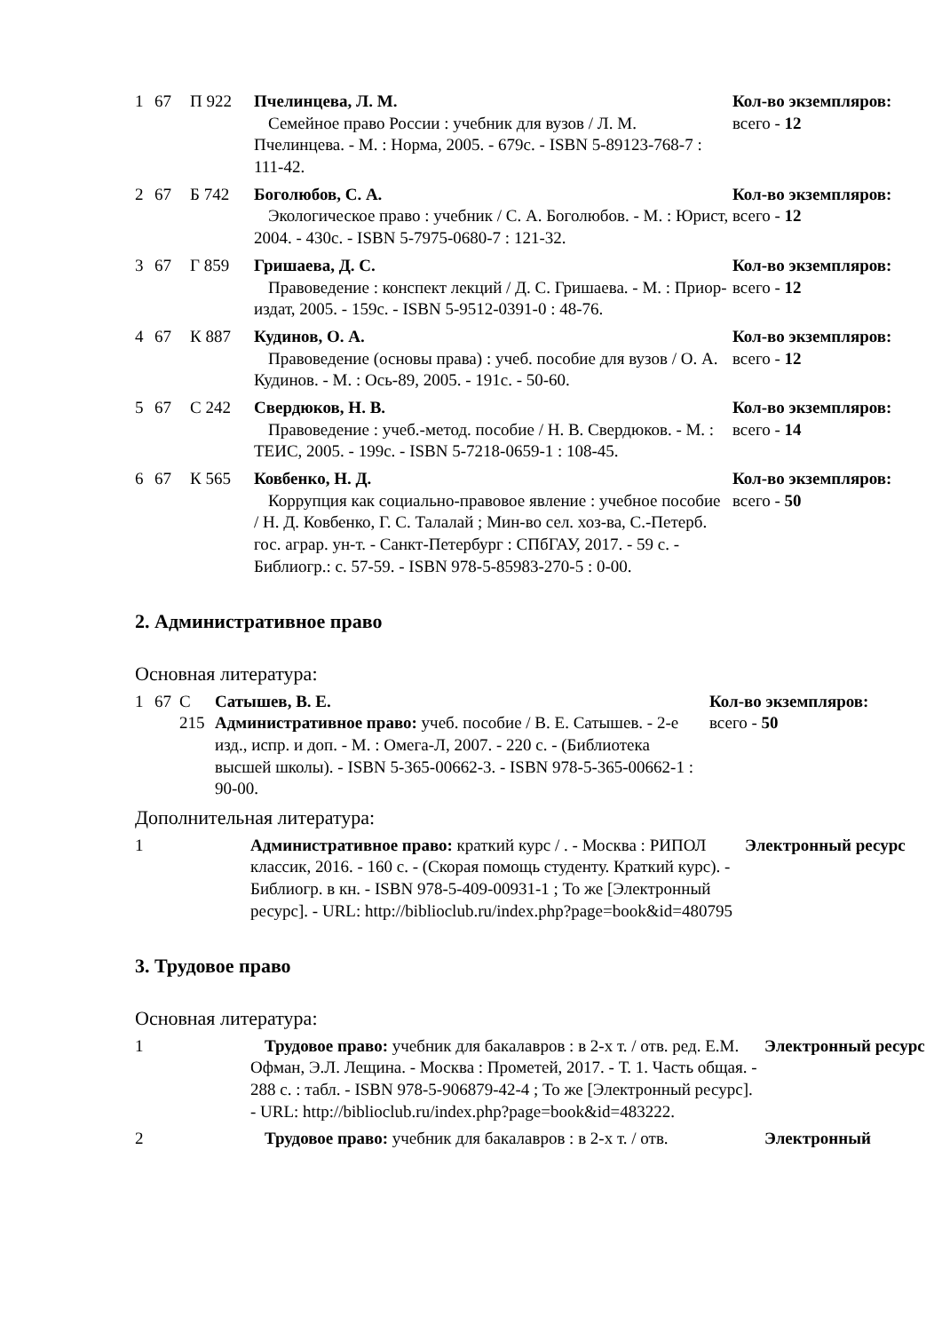| 1 | 67 | П 922 | Пчелинцева, Л. М. Семейное право России : учебник для вузов / Л. М. Пчелинцева. - М. : Норма, 2005. - 679с. - ISBN 5-89123-768-7 : 111-42. | Кол-во экземпляров: всего - 12 |
| 2 | 67 | Б 742 | Боголюбов, С. А. Экологическое право : учебник / С. А. Боголюбов. - М. : Юрист, 2004. - 430с. - ISBN 5-7975-0680-7 : 121-32. | Кол-во экземпляров: всего - 12 |
| 3 | 67 | Г 859 | Гришаева, Д. С. Правоведение : конспект лекций / Д. С. Гришаева. - М. : Приор-издат, 2005. - 159с. - ISBN 5-9512-0391-0 : 48-76. | Кол-во экземпляров: всего - 12 |
| 4 | 67 | К 887 | Кудинов, О. А. Правоведение (основы права) : учеб. пособие для вузов / О. А. Кудинов. - М. : Ось-89, 2005. - 191с. - 50-60. | Кол-во экземпляров: всего - 12 |
| 5 | 67 | С 242 | Свердюков, Н. В. Правоведение : учеб.-метод. пособие / Н. В. Свердюков. - М. : ТЕИС, 2005. - 199с. - ISBN 5-7218-0659-1 : 108-45. | Кол-во экземпляров: всего - 14 |
| 6 | 67 | К 565 | Ковбенко, Н. Д. Коррупция как социально-правовое явление : учебное пособие / Н. Д. Ковбенко, Г. С. Талалай ; Мин-во сел. хоз-ва, С.-Петерб. гос. аграр. ун-т. - Санкт-Петербург : СПбГАУ, 2017. - 59 с. - Библиогр.: с. 57-59. - ISBN 978-5-85983-270-5 : 0-00. | Кол-во экземпляров: всего - 50 |
2. Административное право
Основная литература:
| 1 | 67 | С 215 | Сатышев, В. Е. Административное право: учеб. пособие / В. Е. Сатышев. - 2-е изд., испр. и доп. - М. : Омега-Л, 2007. - 220 с. - (Библиотека высшей школы). - ISBN 5-365-00662-3. - ISBN 978-5-365-00662-1 : 90-00. | Кол-во экземпляров: всего - 50 |
Дополнительная литература:
| 1 | Административное право: краткий курс / . - Москва : РИПОЛ классик, 2016. - 160 с. - (Скорая помощь студенту. Краткий курс). - Библиогр. в кн. - ISBN 978-5-409-00931-1 ; То же [Электронный ресурс]. - URL: http://biblioclub.ru/index.php?page=book&id=480795 | Электронный ресурс |
3. Трудовое право
Основная литература:
| 1 | Трудовое право: учебник для бакалавров : в 2-х т. / отв. ред. Е.М. Офман, Э.Л. Лещина. - Москва : Прометей, 2017. - Т. 1. Часть общая. - 288 с. : табл. - ISBN 978-5-906879-42-4 ; То же [Электронный ресурс]. - URL: http://biblioclub.ru/index.php?page=book&id=483222. | Электронный ресурс |
| 2 | Трудовое право: учебник для бакалавров : в 2-х т. / отв. | Электронный |